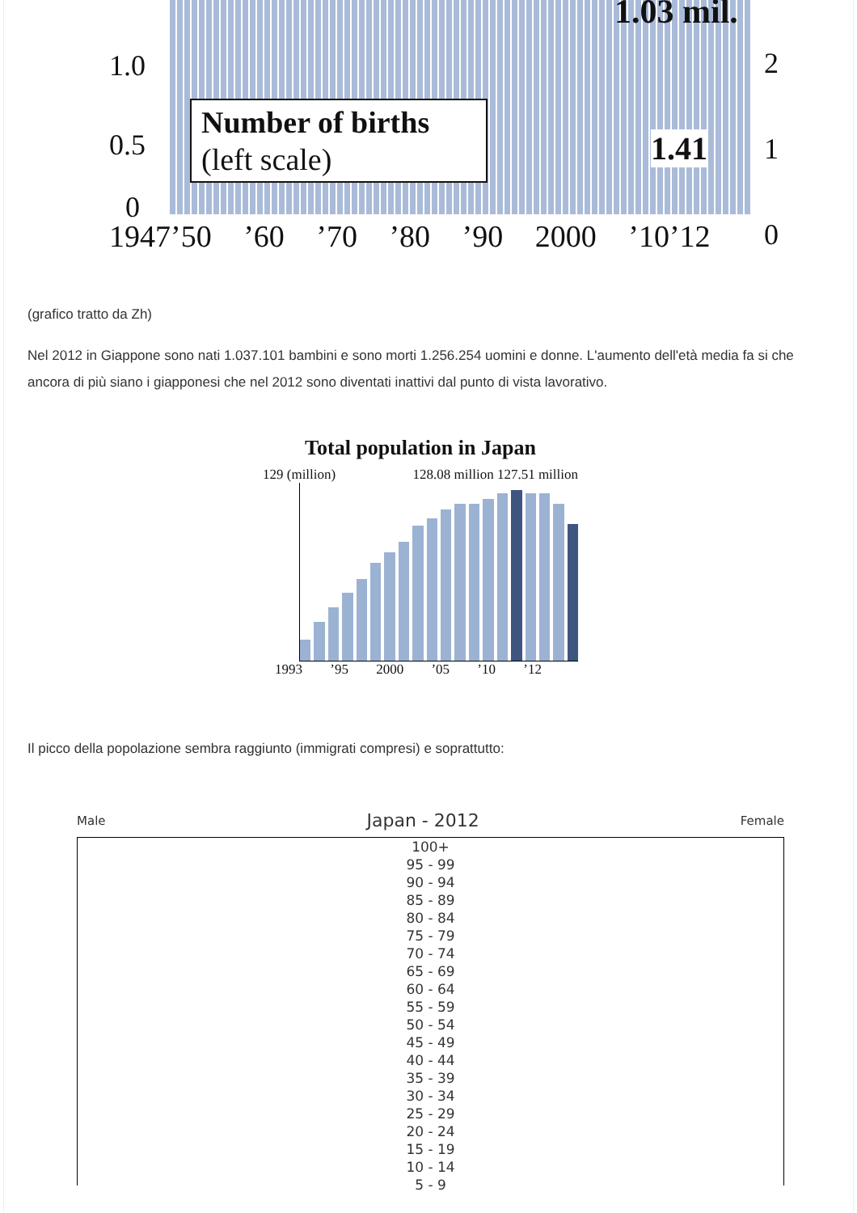1.03 mil.
1.0
0.5
0
Number of births
(left scale)
1.41
2
1
0
1947’50 ’60 ’70 ’80 ’90 2000 ’10’12
(grafico tratto da Zh)
Nel 2012 in Giappone sono nati 1.037.101 bambini e sono morti 1.256.254 uomini e donne. L'aumento dell'età media fa si che ancora di più siano i giapponesi che nel 2012 sono diventati inattivi dal punto di vista lavorativo.
Total population in Japan
129 (million) 128.08 million 127.51 million
1993 ’95 2000 ’05 ’10 ’12
Il picco della popolazione sembra raggiunto (immigrati compresi) e soprattutto:
Male Japan - 2012 Female
100+
95 - 99
90 - 94
85 - 89
80 - 84
75 - 79
70 - 74
65 - 69
60 - 64
55 - 59
50 - 54
45 - 49
40 - 44
35 - 39
30 - 34
25 - 29
20 - 24
15 - 19
10 - 14
5 - 9